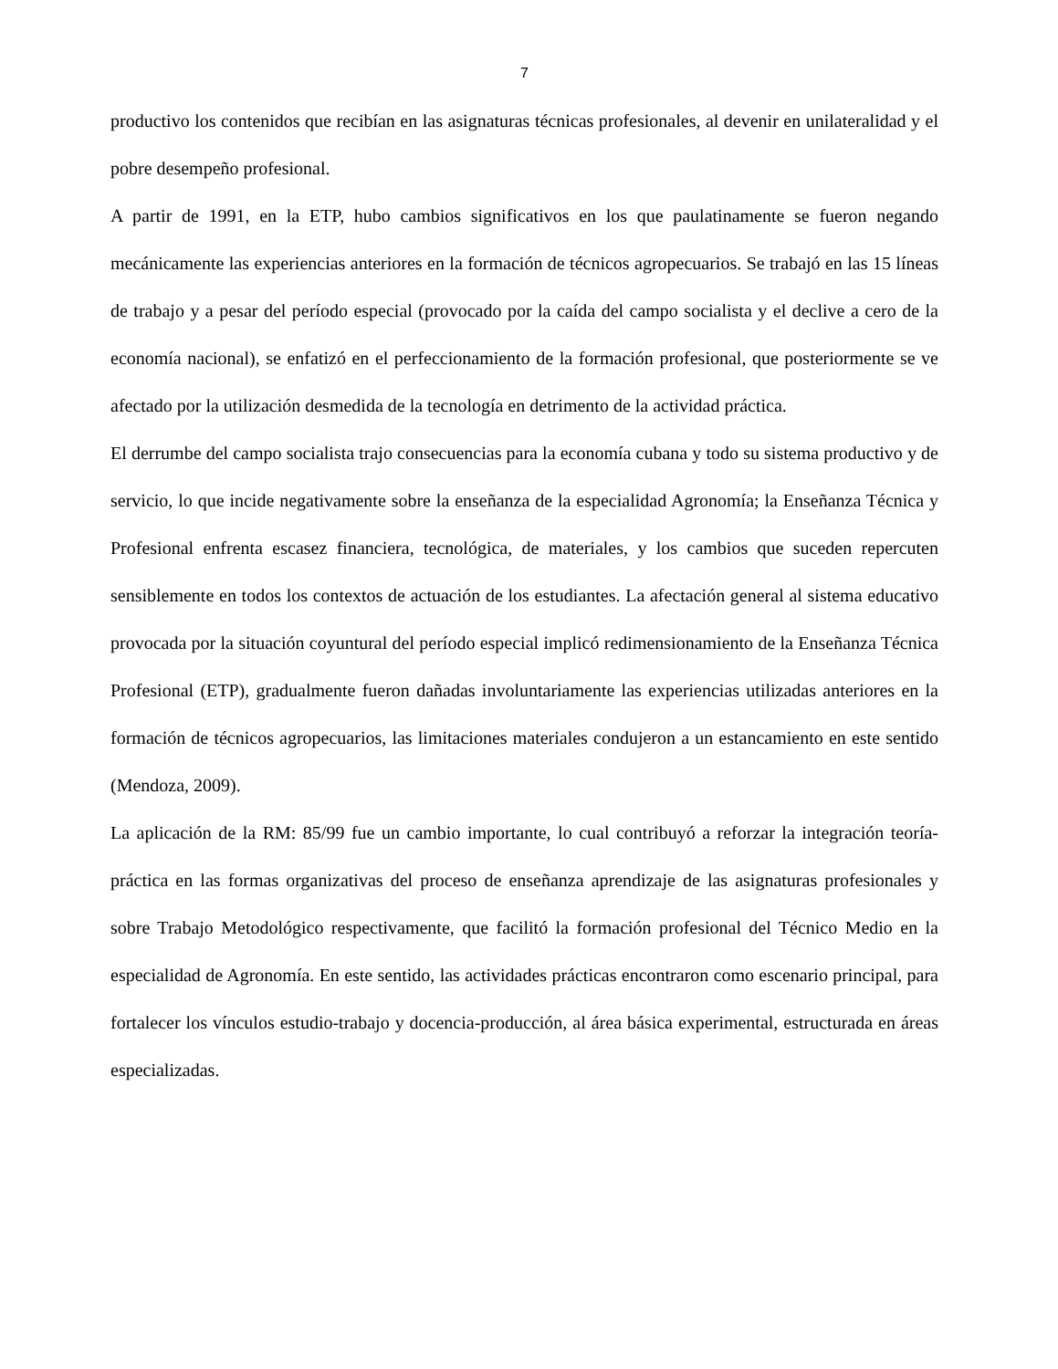7
productivo los contenidos que recibían en las asignaturas técnicas profesionales, al devenir en unilateralidad y el pobre desempeño profesional.
A partir de 1991, en la ETP, hubo cambios significativos en los que paulatinamente se fueron negando mecánicamente las experiencias anteriores en la formación de técnicos agropecuarios. Se trabajó en las 15 líneas de trabajo y a pesar del período especial (provocado por la caída del campo socialista y el declive a cero de la economía nacional), se enfatizó en el perfeccionamiento de la formación profesional, que posteriormente se ve afectado por la utilización desmedida de la tecnología en detrimento de la actividad práctica.
El derrumbe del campo socialista trajo consecuencias para la economía cubana y todo su sistema productivo y de servicio, lo que incide negativamente sobre la enseñanza de la especialidad Agronomía; la Enseñanza Técnica y Profesional enfrenta escasez financiera, tecnológica, de materiales, y los cambios que suceden repercuten sensiblemente en todos los contextos de actuación de los estudiantes. La afectación general al sistema educativo provocada por la situación coyuntural del período especial implicó redimensionamiento de la Enseñanza Técnica Profesional (ETP), gradualmente fueron dañadas involuntariamente las experiencias utilizadas anteriores en la formación de técnicos agropecuarios, las limitaciones materiales condujeron a un estancamiento en este sentido (Mendoza, 2009).
La aplicación de la RM: 85/99 fue un cambio importante, lo cual contribuyó a reforzar la integración teoría-práctica en las formas organizativas del proceso de enseñanza aprendizaje de las asignaturas profesionales y sobre Trabajo Metodológico respectivamente, que facilitó la formación profesional del Técnico Medio en la especialidad de Agronomía. En este sentido, las actividades prácticas encontraron como escenario principal, para fortalecer los vínculos estudio-trabajo y docencia-producción, al área básica experimental, estructurada en áreas especializadas.